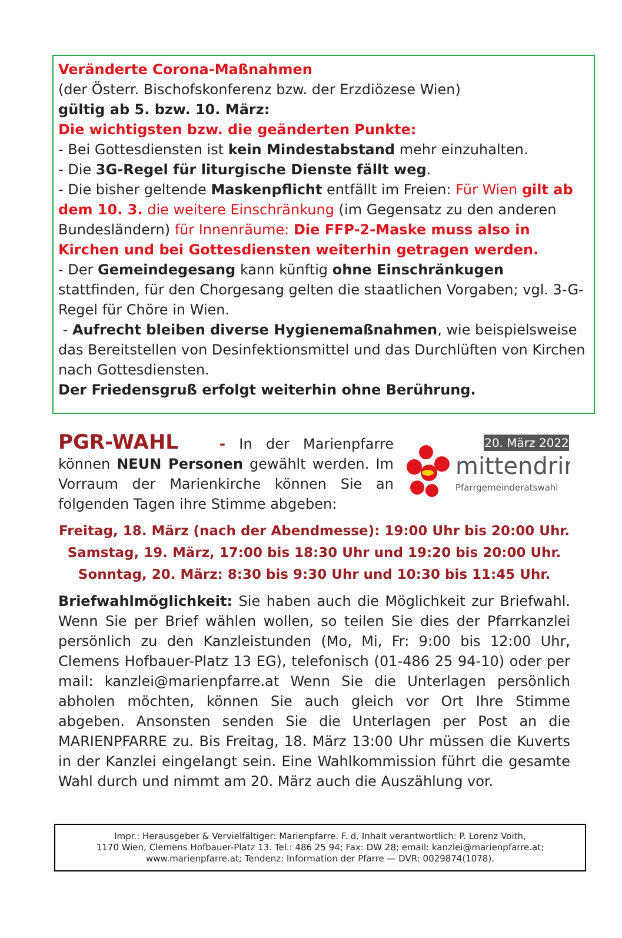Veränderte Corona-Maßnahmen
(der Österr. Bischofskonferenz bzw. der Erzdiözese Wien)
gültig ab 5. bzw. 10. März:
Die wichtigsten bzw. die geänderten Punkte:
- Bei Gottesdiensten ist kein Mindestabstand mehr einzuhalten.
- Die 3G-Regel für liturgische Dienste fällt weg.
- Die bisher geltende Maskenpflicht entfällt im Freien: Für Wien gilt ab dem 10. 3. die weitere Einschränkung (im Gegensatz zu den anderen Bundesländern) für Innenräume: Die FFP-2-Maske muss also in Kirchen und bei Gottesdiensten weiterhin getragen werden.
- Der Gemeindegesang kann künftig ohne Einschränkugen stattfinden, für den Chorgesang gelten die staatlichen Vorgaben; vgl. 3-G-Regel für Chöre in Wien.
- Aufrecht bleiben diverse Hygienemaßnahmen, wie beispielsweise das Bereitstellen von Desinfektionsmittel und das Durchlüften von Kirchen nach Gottesdiensten.
Der Friedensgruß erfolgt weiterhin ohne Berührung.
20. März 2022
mittendrin
Pfarrgemeinderatswahl
PGR-WAHL - In der Marienpfarre können NEUN Personen gewählt werden. Im Vorraum der Marienkirche können Sie an folgenden Tagen ihre Stimme abgeben:
Freitag, 18. März (nach der Abendmesse): 19:00 Uhr bis 20:00 Uhr.
Samstag, 19. März, 17:00 bis 18:30 Uhr und 19:20 bis 20:00 Uhr.
Sonntag, 20. März: 8:30 bis 9:30 Uhr und 10:30 bis 11:45 Uhr.
Briefwahlmöglichkeit: Sie haben auch die Möglichkeit zur Briefwahl. Wenn Sie per Brief wählen wollen, so teilen Sie dies der Pfarrkanzlei persönlich zu den Kanzleistunden (Mo, Mi, Fr: 9:00 bis 12:00 Uhr, Clemens Hofbauer-Platz 13 EG), telefonisch (01-486 25 94-10) oder per mail: kanzlei@marienpfarre.at Wenn Sie die Unterlagen persönlich abholen möchten, können Sie auch gleich vor Ort Ihre Stimme abgeben. Ansonsten senden Sie die Unterlagen per Post an die MARIENPFARRE zu. Bis Freitag, 18. März 13:00 Uhr müssen die Kuverts in der Kanzlei eingelangt sein. Eine Wahlkommission führt die gesamte Wahl durch und nimmt am 20. März auch die Auszählung vor.
Impr.: Herausgeber & Vervielfältiger: Marienpfarre. F. d. Inhalt verantwortlich: P. Lorenz Voith,
1170 Wien, Clemens Hofbauer-Platz 13. Tel.: 486 25 94; Fax: DW 28; email: kanzlei@marienpfarre.at;
www.marienpfarre.at; Tendenz: Information der Pfarre — DVR: 0029874(1078).